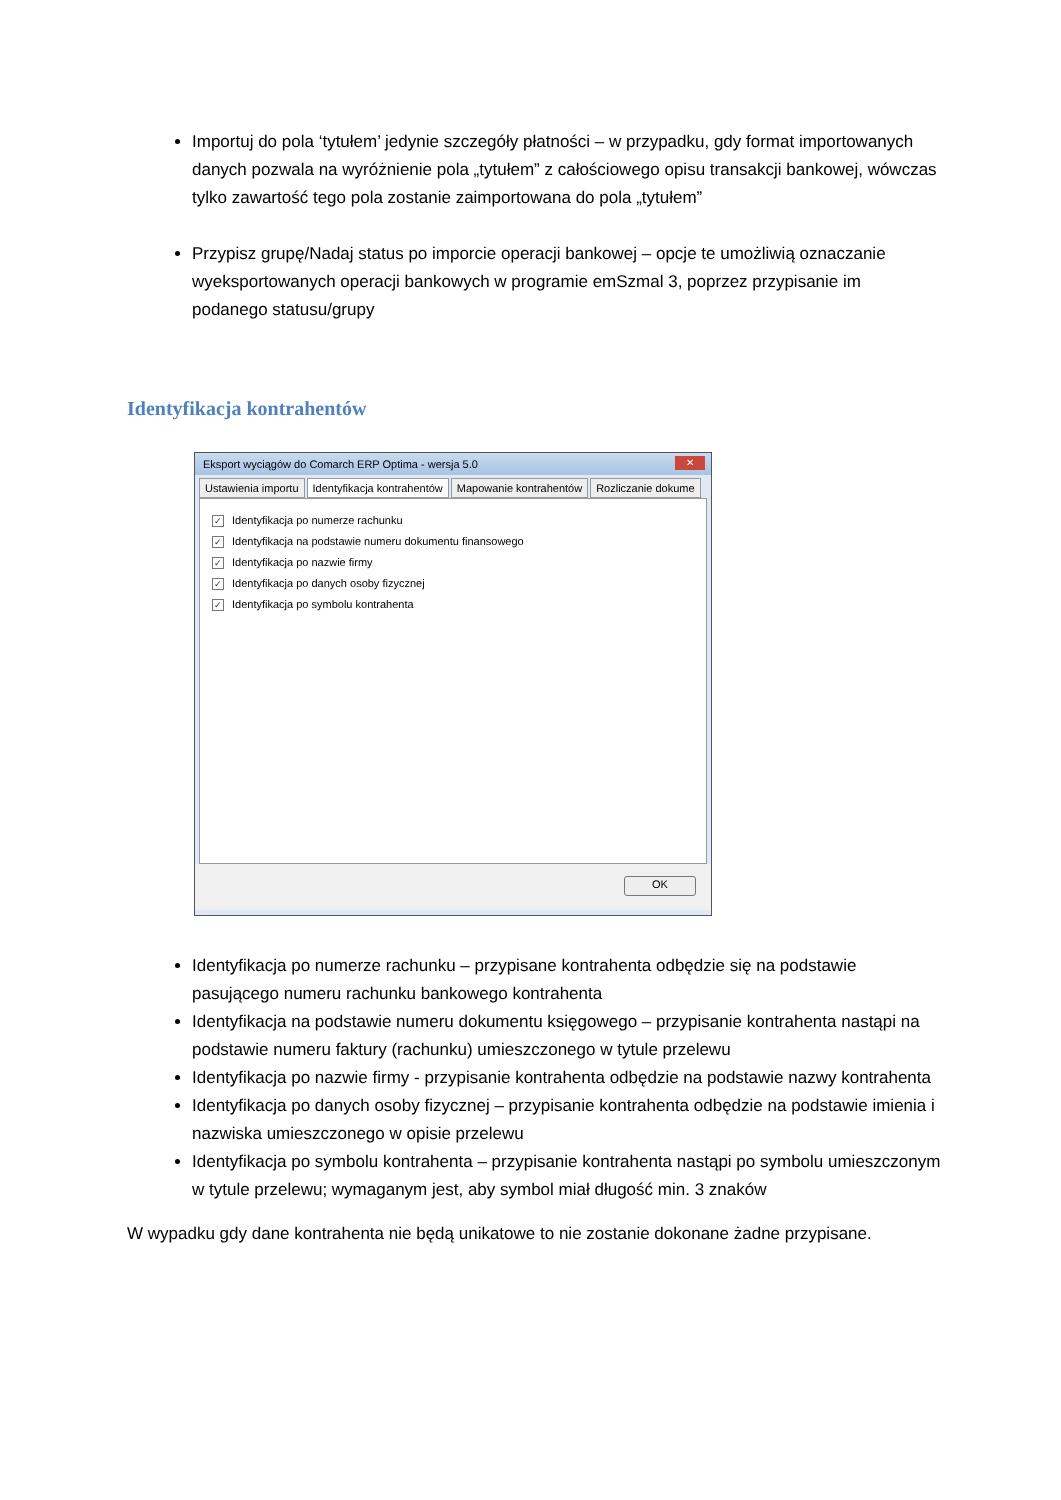Importuj do pola ‘tytułem’ jedynie szczegóły płatności – w przypadku, gdy format importowanych danych pozwala na wyróżnienie pola „tytułem” z całościowego opisu transakcji bankowej, wówczas tylko zawartość tego pola zostanie zaimportowana do pola „tytułem”
Przypisz grupę/Nadaj status po imporcie operacji bankowej – opcje te umożliwią oznaczanie wyeksportowanych operacji bankowych w programie emSzmal 3, poprzez przypisanie im podanego statusu/grupy
Identyfikacja kontrahentów
Eksport wyciągów do Comarch ERP Optima - wersja 5.0 ✕
Ustawienia importu Identyfikacja kontrahentów Mapowanie kontrahentów Rozliczanie dokume
✓ Identyfikacja po numerze rachunku
✓ Identyfikacja na podstawie numeru dokumentu finansowego
✓ Identyfikacja po nazwie firmy
✓ Identyfikacja po danych osoby fizycznej
✓ Identyfikacja po symbolu kontrahenta
OK
Identyfikacja po numerze rachunku – przypisane kontrahenta odbędzie się na podstawie pasującego numeru rachunku bankowego kontrahenta
Identyfikacja na podstawie numeru dokumentu księgowego – przypisanie kontrahenta nastąpi na podstawie numeru faktury (rachunku) umieszczonego w tytule przelewu
Identyfikacja po nazwie firmy - przypisanie kontrahenta odbędzie na podstawie nazwy kontrahenta
Identyfikacja po danych osoby fizycznej – przypisanie kontrahenta odbędzie na podstawie imienia i nazwiska umieszczonego w opisie przelewu
Identyfikacja po symbolu kontrahenta – przypisanie kontrahenta nastąpi po symbolu umieszczonym w tytule przelewu; wymaganym jest, aby symbol miał długość min. 3 znaków
W wypadku gdy dane kontrahenta nie będą unikatowe to nie zostanie dokonane żadne przypisane.